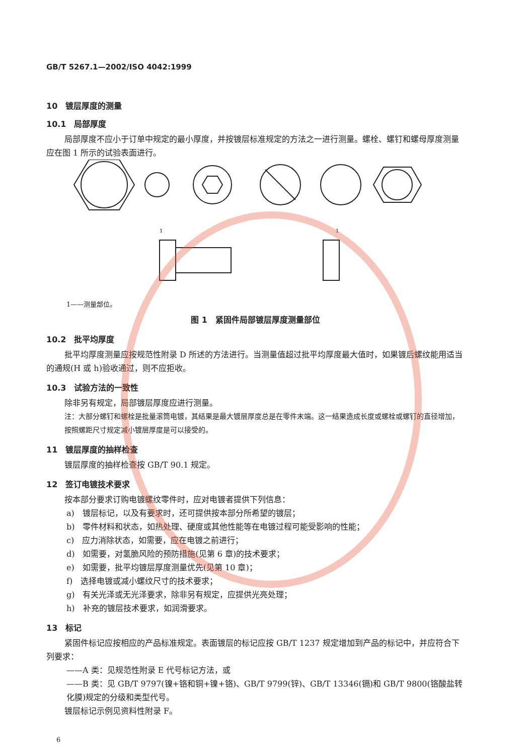GB/T 5267.1—2002/ISO 4042:1999
10　镀层厚度的测量
10.1　局部厚度
局部厚度不应小于订单中规定的最小厚度，并按镀层标准规定的方法之一进行测量。螺栓、螺钉和螺母厚度测量应在图 1 所示的试验表面进行。
1
1
1——测量部位。
图 1　紧固件局部镀层厚度测量部位
10.2　批平均厚度
批平均厚度测量应按规范性附录 D 所述的方法进行。当测量值超过批平均厚度最大值时，如果镀后螺纹能用适当的通规(H 或 h)验收通过，则不应拒收。
10.3　试验方法的一致性
除非另有规定，局部镀层厚度应进行测量。
注：大部分螺钉和螺栓是批量滚筒电镀，其结果是最大镀层厚度总是在零件末端。这一结果造成长度或螺栓或螺钉的直径增加，按照螺距尺寸规定减小镀层厚度是可以接受的。
11　镀层厚度的抽样检查
镀层厚度的抽样检查按 GB/T 90.1 规定。
12　签订电镀技术要求
按本部分要求订购电镀螺纹零件时，应对电镀者提供下列信息：
a)　镀层标记，以及有要求时，还可提供按本部分所希望的镀层；
b)　零件材料和状态，如热处理、硬度或其他性能等在电镀过程可能受影响的性能；
c)　应力消除状态，如需要，应在电镀之前进行；
d)　如需要，对氢脆风险的预防措施(见第 6 章)的技术要求；
e)　如需要，批平均镀层厚度测量优先(见第 10 章)；
f)　选择电镀或减小螺纹尺寸的技术要求；
g)　有关光泽或无光泽要求，除非另有规定，应提供光亮处理；
h)　补充的镀层技术要求，如润滑要求。
13　标记
紧固件标记应按相应的产品标准规定。表面镀层的标记应按 GB/T 1237 规定增加到产品的标记中，并应符合下列要求：
——A 类：见规范性附录 E 代号标记方法，或
——B 类：见 GB/T 9797(镍+铬和铜+镍+铬)、GB/T 9799(锌)、GB/T 13346(镉)和 GB/T 9800(铬酸盐转化膜)规定的分级和类型代号。
镀层标记示例见资料性附录 F。
6